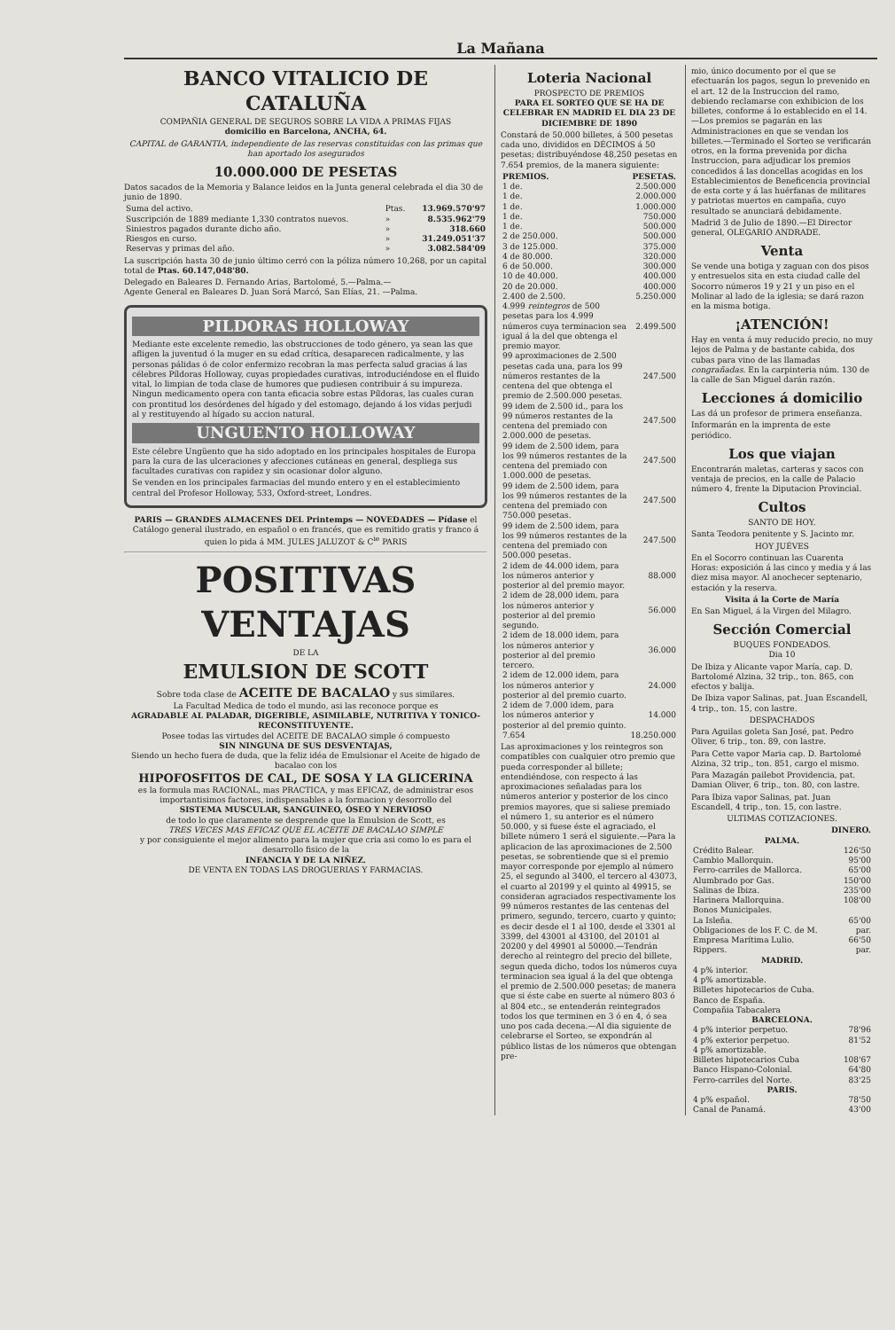La Mañana
BANCO VITALICIO DE CATALUÑA
COMPAÑIA GENERAL DE SEGUROS SOBRE LA VIDA A PRIMAS FIJAS
domicilio en Barcelona, ANCHA, 64.
CAPITAL de GARANTIA, independiente de las reservas constituidas con las primas que han aportado los asegurados
10.000.000 DE PESETAS
Datos sacados de la Memoria y Balance leidos en la Junta general celebrada el dia 30 de junio de 1890.
| Suma del activo. | Ptas. | 13.969.570'97 |
| Suscripción de 1889 mediante 1,330 contratos nuevos. | » | 8.535.962'79 |
| Siniestros pagados durante dicho año. | » | 318.660 |
| Riesgos en curso. | » | 31.249.051'37 |
| Reservas y primas del año. | » | 3.082.584'09 |
La suscripción hasta 30 de junio último cerró con la póliza número 10,268, por un capital total de Ptas. 60.147,048'80.
Delegado en Baleares D. Fernando Arias, Bartolomé, 5.—Palma.—
Agente General en Baleares D. Juan Sorá Marcó, San Elías, 21. —Palma.
PILDORAS HOLLOWAY
Mediante este excelente remedio, las obstrucciones de todo género, ya sean las que afligen la juventud ó la muger en su edad crítica, desaparecen radicalmente, y las personas pálidas ó de color enfermizo recobran la mas perfecta salud gracias á las célebres Píldoras Holloway, cuyas propiedades curativas, introduciéndose en el fluido vital, lo limpian de toda clase de humores que pudiesen contribuir á su impureza. Ningun medicamento opera con tanta eficacia sobre estas Píldoras, las cuales curan con prontitud los desórdenes del hígado y del estomago, dejando á los vidas perjudi al y restituyendo al hígado su accion natural.
UNGUENTO HOLLOWAY
Este célebre Ungüento que ha sido adoptado en los principales hospitales de Europa para la cura de las ulceraciones y afecciones cutáneas en general, despliega sus facultades curativas con rapidez y sin ocasionar dolor alguno.
Se venden en los principales farmacias del mundo entero y en el establecimiento central del Profesor Holloway, 533, Oxford-street, Londres.
PARIS — GRANDES ALMACENES DEL Printemps — NOVEDADES — Pídase el Catálogo general ilustrado, en español o en francés, que es remitido gratis y franco á quien lo pida á MM. JULES JALUZOT & C<sup>ie</sup> PARIS
POSITIVAS VENTAJAS
DE LA
EMULSION DE SCOTT
Sobre toda clase de ACEITE DE BACALAO y sus similares.
La Facultad Medica de todo el mundo, asi las reconoce porque es
AGRADABLE AL PALADAR, DIGERIBLE, ASIMILABLE, NUTRITIVA Y TONICO-RECONSTITUYENTE.
Posee todas las virtudes del ACEITE DE BACALAO simple ó compuesto
SIN NINGUNA DE SUS DESVENTAJAS,
Siendo un hecho fuera de duda, que la feliz idéa de Emulsionar el Aceite de higado de bacalao con los
HIPOFOSFITOS DE CAL, DE SOSA Y LA GLICERINA
es la formula mas RACIONAL, mas PRACTICA, y mas EFICAZ, de administrar esos importantisimos factores, indispensables a la formacion y desorrollo del
SISTEMA MUSCULAR, SANGUINEO, ÓSEO Y NERVIOSO
de todo lo que claramente se desprende que la Emulsion de Scott, es
TRES VECES MAS EFICAZ QUE EL ACEITE DE BACALAO SIMPLE
y por consiguiente el mejor alimento para la mujer que cria asi como lo es para el desarrollo fisico de la
INFANCIA Y DE LA NIÑEZ.
DE VENTA EN TODAS LAS DROGUERIAS Y FARMACIAS.
Loteria Nacional
PROSPECTO DE PREMIOS
PARA EL SORTEO QUE SE HA DE CELEBRAR EN MADRID EL DIA 23 DE DICIEMBRE DE 1890
Constará de 50.000 billetes, á 500 pesetas cada uno, divididos en DÉCIMOS á 50 pesetas; distribuyéndose 48,250 pesetas en 7.654 premios, de la manera siguiente:
| PREMIOS. | PESETAS. |
| --- | --- |
| 1 de. | 2.500.000 |
| 1 de. | 2.000.000 |
| 1 de. | 1.000.000 |
| 1 de. | 750.000 |
| 1 de. | 500.000 |
| 2 de 250.000. | 500.000 |
| 3 de 125.000. | 375.000 |
| 4 de 80.000. | 320.000 |
| 6 de 50.000. | 300.000 |
| 10 de 40.000. | 400.000 |
| 20 de 20.000. | 400.000 |
| 2.400 de 2.500. | 5.250.000 |
| 4.999 reintegros de 500 pesetas para los 4.999 números cuya terminacion sea igual á la del que obtenga el premio mayor. | 2.499.500 |
| 99 aproximaciones de 2.500 pesetas cada una, para los 99 números restantes de la centena del que obtenga el premio de 2.500.000 pesetas. | 247.500 |
| 99 idem de 2.500 id., para los 99 números restantes de la centena del premiado con 2.000.000 de pesetas. | 247.500 |
| 99 idem de 2.500 idem, para los 99 números restantes de la centena del premiado con 1.000.000 de pesetas. | 247.500 |
| 99 idem de 2.500 idem, para los 99 números restantes de la centena del premiado con 750.000 pesetas. | 247.500 |
| 99 idem de 2.500 idem, para los 99 números restantes de la centena del premiado con 500.000 pesetas. | 247.500 |
| 2 idem de 44.000 idem, para los números anterior y posterior al del premio mayor. | 88.000 |
| 2 idem de 28,000 idem, para los números anterior y posterior al del premio segundo. | 56.000 |
| 2 idem de 18.000 idem, para los números anterior y posterior al del premio tercero. | 36.000 |
| 2 idem de 12.000 idem, para los números anterior y posterior al del premio cuarto. | 24.000 |
| 2 idem de 7.000 idem, para los números anterior y posterior al del premio quinto. | 14.000 |
| 7.654 | 18.250.000 |
Las aproximaciones y los reintegros son compatibles con cualquier otro premio que pueda corresponder al billete; entendiéndose, con respecto á las aproximaciones señaladas para los números anterior y posterior de los cinco premios mayores, que si saliese premiado el número 1, su anterior es el número 50.000, y si fuese éste el agraciado, el billete número 1 será el siguiente.—Para la aplicacion de las aproximaciones de 2.500 pesetas, se sobrentiende que si el premio mayor corresponde por ejemplo al número 25, el segundo al 3400, el tercero al 43073, el cuarto al 20199 y el quinto al 49915, se consideran agraciados respectivamente los 99 números restantes de las centenas del primero, segundo, tercero, cuarto y quinto; es decir desde el 1 al 100, desde el 3301 al 3399, del 43001 al 43100, del 20101 al 20200 y del 49901 al 50000.—Tendrán derecho al reintegro del precio del billete, segun queda dicho, todos los números cuya terminacion sea igual á la del que obtenga el premio de 2.500.000 pesetas; de manera que si éste cabe en suerte al número 803 ó al 804 etc., se entenderán reintegrados todos los que terminen en 3 ó en 4, ó sea uno pos cada decena.—Al dia siguiente de celebrarse el Sorteo, se expondrán al público listas de los números que obtengan pre-
mio, único documento por el que se efectuarán los pagos, segun lo prevenido en el art. 12 de la Instruccion del ramo, debiendo reclamarse con exhibicion de los billetes, conforme á lo establecido en el 14.—Los premios se pagarán en las Administraciones en que se vendan los billetes.—Terminado el Sorteo se verificarán otros, en la forma prevenida por dicha Instruccion, para adjudicar los premios concedidos á las doncellas acogidas en los Establecimientos de Beneficencia provincial de esta corte y á las huérfanas de militares y patriotas muertos en campaña, cuyo resultado se anunciará debidamente.
Madrid 3 de Julio de 1890.—El Director general, OLEGARIO ANDRADE.
Venta
Se vende una botiga y zaguan con dos pisos y entresuelos sita en esta ciudad calle del Socorro números 19 y 21 y un piso en el Molinar al lado de la iglesia; se dará razon en la misma botiga.
¡ATENCIÓN!
Hay en venta á muy reducido precio, no muy lejos de Palma y de bastante cabida, dos cubas para vino de las llamadas congrañadas. En la carpinteria núm. 130 de la calle de San Miguel darán razón.
Lecciones á domicilio
Las dá un profesor de primera enseñanza.
Informarán en la imprenta de este periódico.
Los que viajan
Encontrarán maletas, carteras y sacos con ventaja de precios, en la calle de Palacio número 4, frente la Diputacion Provincial.
Cultos
SANTO DE HOY.
Santa Teodora penitente y S. Jacinto mr.
HOY JUÉVES
En el Socorro continuan las Cuarenta Horas: exposición á las cinco y media y á las diez misa mayor. Al anochecer septenario, estación y la reserva.
Visita á la Corte de María
En San Miguel, á la Virgen del Milagro.
Sección Comercial
BUQUES FONDEADOS.
Dia 10
De Ibiza y Alicante vapor María, cap. D. Bartolomé Alzina, 32 trip., ton. 865, con efectos y balija.
De Ibiza vapor Salinas, pat. Juan Escandell, 4 trip., ton. 15, con lastre.
DESPACHADOS
Para Aguilas goleta San José, pat. Pedro Oliver, 6 trip., ton. 89, con lastre.
Para Cette vapor Maria cap. D. Bartolomé Alzina, 32 trip., ton. 851, cargo el mismo.
Para Mazagán pailebot Providencia, pat. Damian Oliver, 6 trip., ton. 80, con lastre.
Para Ibiza vapor Salinas, pat. Juan Escandell, 4 trip., ton. 15, con lastre.
ULTIMAS COTIZACIONES.
| | DINERO. |
| --- | --- |
| PALMA. | |
| Crédito Balear. | 126'50 |
| Cambio Mallorquin. | 95'00 |
| Ferro-carriles de Mallorca. | 65'00 |
| Alumbrado por Gas. | 150'00 |
| Salinas de Ibiza. | 235'00 |
| Harinera Mallorquina. | 108'00 |
| Bonos Municipales. | |
| La Isleña. | 65'00 |
| Obligaciones de los F. C. de M. | par. |
| Empresa Marítima Lulio. | 66'50 |
| Rippers. | par. |
| MADRID. | |
| 4 p% interior. | |
| 4 p% amortizable. | |
| Billetes hipotecarios de Cuba. | |
| Banco de España. | |
| Compañia Tabacalera | |
| BARCELONA. | |
| 4 p% interior perpetuo. | 78'96 |
| 4 p% exterior perpetuo. | 81'52 |
| 4 p% amortizable. | |
| Billetes hipotecarios Cuba | 108'67 |
| Banco Hispano-Colonial. | 64'80 |
| Ferro-carriles del Norte. | 83'25 |
| PARIS. | |
| 4 p% español. | 78'50 |
| Canal de Panamá. | 43'00 |